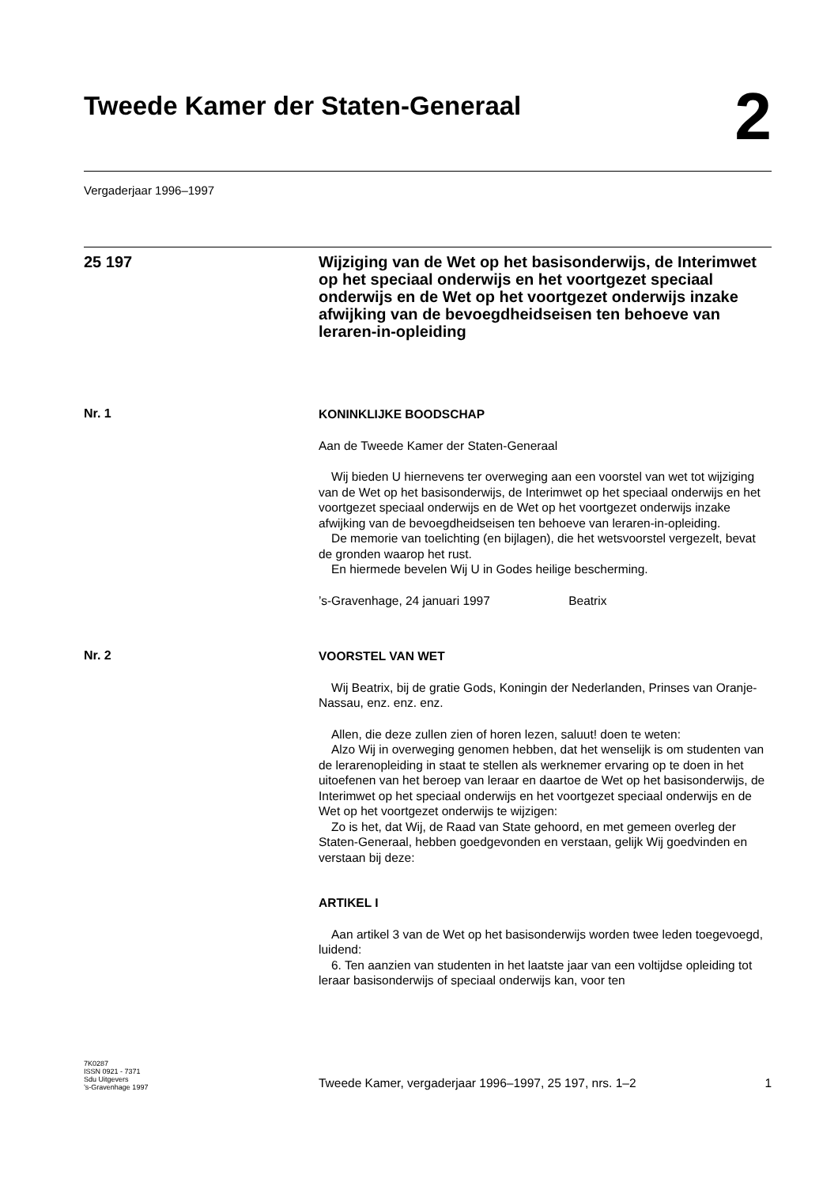Tweede Kamer der Staten-Generaal
2
Vergaderjaar 1996–1997
25 197
Wijziging van de Wet op het basisonderwijs, de Interimwet op het speciaal onderwijs en het voortgezet speciaal onderwijs en de Wet op het voortgezet onderwijs inzake afwijking van de bevoegdheidseisen ten behoeve van leraren-in-opleiding
Nr. 1
KONINKLIJKE BOODSCHAP
Aan de Tweede Kamer der Staten-Generaal
Wij bieden U hiernevens ter overweging aan een voorstel van wet tot wijziging van de Wet op het basisonderwijs, de Interimwet op het speciaal onderwijs en het voortgezet speciaal onderwijs en de Wet op het voortgezet onderwijs inzake afwijking van de bevoegdheidseisen ten behoeve van leraren-in-opleiding.
De memorie van toelichting (en bijlagen), die het wetsvoorstel vergezelt, bevat de gronden waarop het rust.
En hiermede bevelen Wij U in Godes heilige bescherming.
’s-Gravenhage, 24 januari 1997 Beatrix
Nr. 2
VOORSTEL VAN WET
Wij Beatrix, bij de gratie Gods, Koningin der Nederlanden, Prinses van Oranje-Nassau, enz. enz. enz.
Allen, die deze zullen zien of horen lezen, saluut! doen te weten:
Alzo Wij in overweging genomen hebben, dat het wenselijk is om studenten van de lerarenopleiding in staat te stellen als werknemer ervaring op te doen in het uitoefenen van het beroep van leraar en daartoe de Wet op het basisonderwijs, de Interimwet op het speciaal onderwijs en het voortgezet speciaal onderwijs en de Wet op het voortgezet onderwijs te wijzigen:
Zo is het, dat Wij, de Raad van State gehoord, en met gemeen overleg der Staten-Generaal, hebben goedgevonden en verstaan, gelijk Wij goedvinden en verstaan bij deze:
ARTIKEL I
Aan artikel 3 van de Wet op het basisonderwijs worden twee leden toegevoegd, luidend:
6. Ten aanzien van studenten in het laatste jaar van een voltijdse opleiding tot leraar basisonderwijs of speciaal onderwijs kan, voor ten
7K0287
ISSN 0921 - 7371
Sdu Uitgevers
’s-Gravenhage 1997
Tweede Kamer, vergaderjaar 1996–1997, 25 197, nrs. 1–2 1